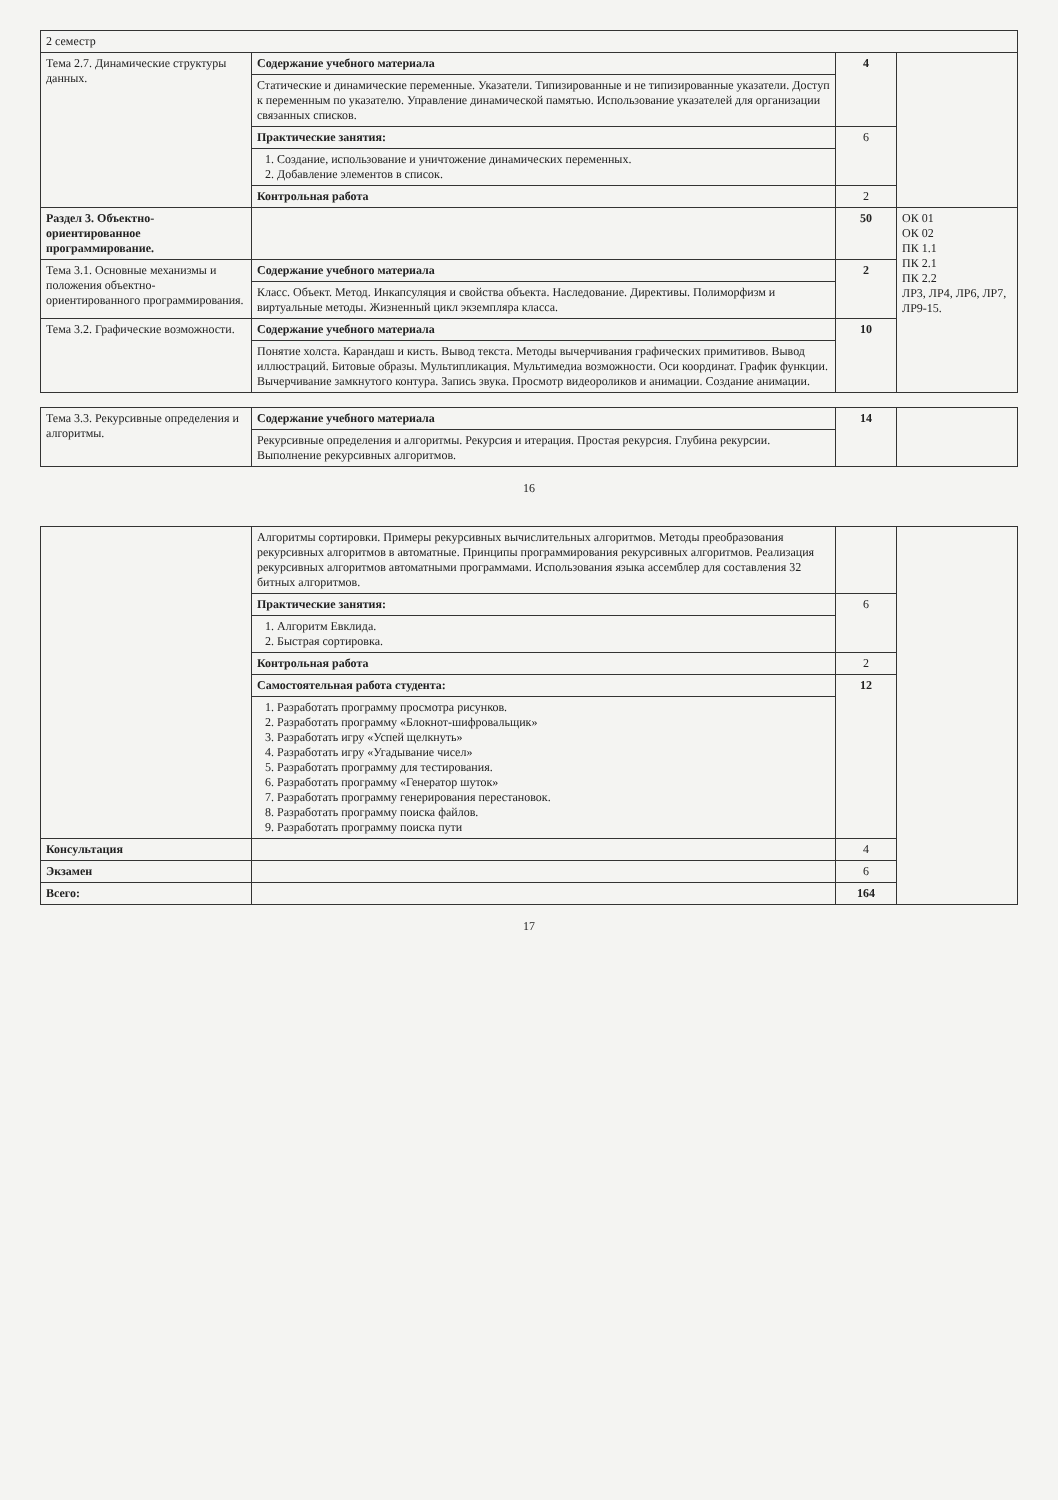| 2 семестр | | | |
| Тема 2.7. Динамические структуры данных. | Содержание учебного материала | 4 | |
| | Статические и динамические переменные. Указатели. Типизированные и не типизированные указатели. Доступ к переменным по указателю. Управление динамической памятью. Использование указателей для организации связанных списков. | | |
| | Практические занятия: | 6 | |
| | 1. Создание, использование и уничтожение динамических переменных. 2. Добавление элементов в список. | | |
| | Контрольная работа | 2 | |
| Раздел 3. Объектно-ориентированное программирование. | | 50 | ОК 01 ОК 02 ПК 1.1 ПК 2.1 ПК 2.2 ЛР3, ЛР4, ЛР6, ЛР7, ЛР9-15. |
| Тема 3.1. Основные механизмы и положения объектно-ориентированного программирования. | Содержание учебного материала | 2 | |
| | Класс. Объект. Метод. Инкапсуляция и свойства объекта. Наследование. Директивы. Полиморфизм и виртуальные методы. Жизненный цикл экземпляра класса. | | |
| Тема 3.2. Графические возможности. | Содержание учебного материала | 10 | |
| | Понятие холста. Карандаш и кисть. Вывод текста. Методы вычерчивания графических примитивов. Вывод иллюстраций. Битовые образы. Мультипликация. Мультимедиа возможности. Оси координат. График функции. Вычерчивание замкнутого контура. Запись звука. Просмотр видеороликов и анимации. Создание анимации. | | |
| Тема 3.3. Рекурсивные определения и алгоритмы. | Содержание учебного материала | 14 | |
| | Рекурсивные определения и алгоритмы. Рекурсия и итерация. Простая рекурсия. Глубина рекурсии. Выполнение рекурсивных алгоритмов. | | |
16
| | Алгоритмы сортировки. Примеры рекурсивных вычислительных алгоритмов. Методы преобразования рекурсивных алгоритмов в автоматные. Принципы программирования рекурсивных алгоритмов. Реализация рекурсивных алгоритмов автоматными программами. Использования языка ассемблер для составления 32 битных алгоритмов. | | |
| | Практические занятия: | 6 | |
| | 1. Алгоритм Евклида. 2. Быстрая сортировка. | | |
| | Контрольная работа | 2 | |
| | Самостоятельная работа студента: | 12 | |
| | 1. Разработать программу просмотра рисунков. 2. Разработать программу «Блокнот-шифровальщик» 3. Разработать игру «Успей щелкнуть» 4. Разработать игру «Угадывание чисел» 5. Разработать программу для тестирования. 6. Разработать программу «Генератор шуток» 7. Разработать программу генерирования перестановок. 8. Разработать программу поиска файлов. 9. Разработать программу поиска пути | | |
| Консультация | | 4 | |
| Экзамен | | 6 | |
| Всего: | | 164 | |
17